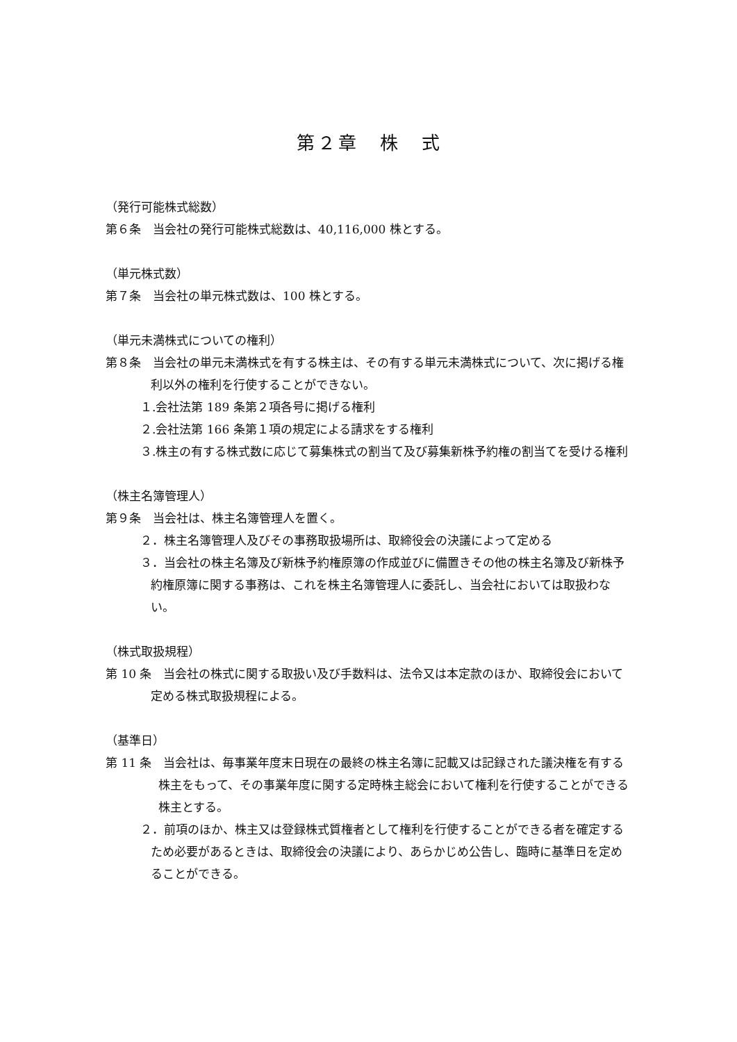第２章　株　式
（発行可能株式総数）
第６条　当会社の発行可能株式総数は、40,116,000 株とする。
（単元株式数）
第７条　当会社の単元株式数は、100 株とする。
（単元未満株式についての権利）
第８条　当会社の単元未満株式を有する株主は、その有する単元未満株式について、次に掲げる権利以外の権利を行使することができない。
１.会社法第 189 条第２項各号に掲げる権利
２.会社法第 166 条第１項の規定による請求をする権利
３.株主の有する株式数に応じて募集株式の割当て及び募集新株予約権の割当てを受ける権利
（株主名簿管理人）
第９条　当会社は、株主名簿管理人を置く。
２．株主名簿管理人及びその事務取扱場所は、取締役会の決議によって定める
３．当会社の株主名簿及び新株予約権原簿の作成並びに備置きその他の株主名簿及び新株予約権原簿に関する事務は、これを株主名簿管理人に委託し、当会社においては取扱わない。
（株式取扱規程）
第 10 条　当会社の株式に関する取扱い及び手数料は、法令又は本定款のほか、取締役会において定める株式取扱規程による。
（基準日）
第 11 条　当会社は、毎事業年度末日現在の最終の株主名簿に記載又は記録された議決権を有する株主をもって、その事業年度に関する定時株主総会において権利を行使することができる株主とする。
２．前項のほか、株主又は登録株式質権者として権利を行使することができる者を確定するため必要があるときは、取締役会の決議により、あらかじめ公告し、臨時に基準日を定めることができる。